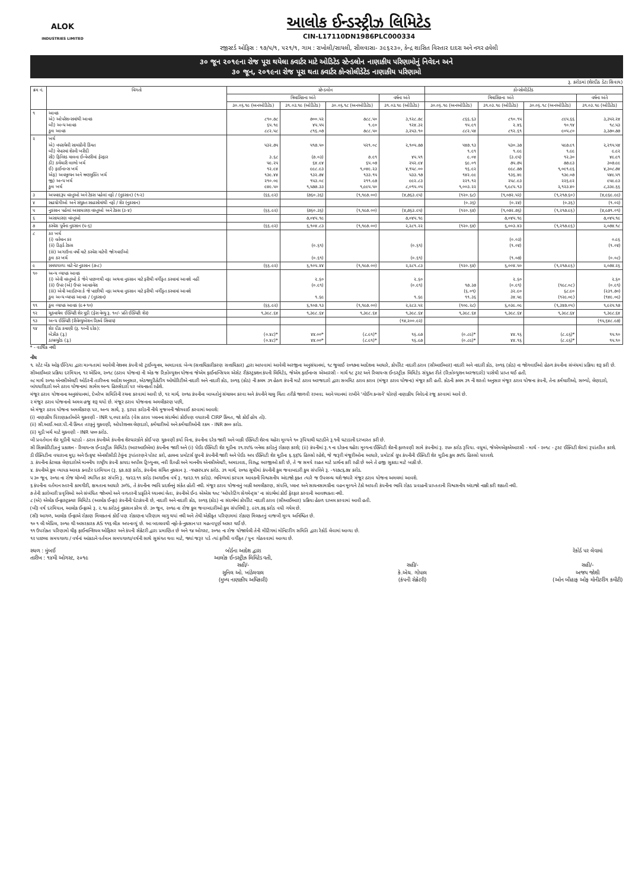ALOK
INDUSTRIES LIMITED
આલોક ઈન્ડસ્ટ્રીઝ લિમિટેડ
CIN-L17110DN1986PLC000334
રજીસ્ટર્ડ ઓફિસ : ૧૭/૫/૧, ૫૨૧/૧, ગામ : રાખોલી/સાયલી, સીલવાસા- ૩૯૬૨૩૦, કેન્દ્ર શાસિત વિસ્તાર દાદરા અને નગર હવેલી
૩૦ જૂન ૨૦૧૯ના રોજ પૂરા થયેલા ક્વાર્ટર માટે ઓડિટેડ સ્ટેન્ડલોન નાણાકીય પરિણામોનું નિવેદન અને
૩૦ જૂન, ૨૦૧૯ના રોજ પૂરા થતા ક્વાર્ટર કોન્સોલીડેટેડ નાણાકીય પરિણામો
રૂ. કરોડમાં (શેરદીઠ ડેટા સિવાય)
| ક્રમ નં. | વિગતો | સ્ટેન્ડલોન | | | | કોન્સોલીડેટેડ | | | |
| --- | --- | --- | --- | --- | --- | --- | --- | --- | --- |
| | | ત્રિમાસિકના અંતે | | | વર્ષના અંતે | ત્રિમાસિકના અંતે | | | વર્ષના અંતે |
| | | ૩૦.૦૬.૧૯ (અનઓડિટેડ) | ૩૧.૦૩.૧૯ (ઓડિટેડ) | ૩૦.૦૬.૧૮ (અનઓડિટેડ) | ૩૧.૦૩.૧૯ (ઓડિટેડ) | ૩૦.૦૬.૧૯ (અનઓડિટેડ) | ૩૧.૦૩.૧૯ (ઓડિટેડ) | ૩૦.૦૬.૧૮ (અનઓડિટેડ) | ૩૧.૦૩.૧૯ (ઓડિટેડ) |
| ૧ | આવક એ) ઓપરેશન્સમાંથી આવક બી) અન્ય આવક કુલ આવક | ૮૧૦.૭૮ ૬૫.૧૯ ૮૮૨.૫૮ | ૭૦૦.૫૨ ૪૫.૫૫ ૮૧૬.૦૭ | ૭૮૮.૫૦ ૧.૯૦ ૭૮૮.૫૦ | ૩,૧૨૮.૭૮ ૧૨૪.૩૨ ૩,૨૫૩.૧૦ | ૮૬૬.૬૩ ૧૫.૯૧ ૮૮૨.૫૪ | ૮૧૦.૧૫ ૨.૪૬ ૮૧૨.૬૧ | ૮૯૫.૬૬ ૧૦.૧૪ ૯૦૫.૮૦ | ૩,૩૫૨.૨૪ ૧૮.૫૩ ૩,૩૭૦.૭૭ |
| ૨ | ખર્ચ એ) વપરાયેલી સામગ્રીની કિંમત બી) વેપારમાં શેરની ખરીદી સી) ફિનિશ્ડ માલના ઈન્વેન્ટરીમાં ફેરફાર ડી) કર્મચારી લાભો ખર્ચ ઈ) ફાઈનાન્સ ખર્ચ એફ) અવમૂલ્યન અને ઋણમુક્તિ ખર્ચ જી) અન્ય ખર્ચ કુલ ખર્ચ | ૫૩૨.૭૫ ૩.૬૮ ૫૯.૨૫ ૧૨.૯૪ ૧૩૯.૪૪ ૨૧૦.૦૯ ૯૪૯.૫૦ | ૫૧૭.૫૦ (૭.૦૩) ૬૪.૯૪ ૯૯૮.૯૩ ૧૩૨.૭૪ ૧૫૩.૦૮ ૧,૫૭૭.૩૩ | ૫૨૧.૦૮ ૭.૯૧ ૬૫.૦૭ ૧,૦૪૯.૨૩ ૧૩૩.૧૫ ૨૧૧.૯૭ ૧,૯૯૫.૫૦ | ૨,૧૦૫.૭૭ ૪૫.૫૧ ૨૫૨.૯૪ ૪,૧૫૮.૦૦ ૫૩૩.૧૭ ૯૯૨.૮૩ ૮,૦૧૫.૦૫ | ૫૪૭.૧૩ ૧.૯૧ ૯.૦૪ ૬૯.૦૧ ૧૬.૯૨ ૧૪૨.૯૯ ૨૨૧.૧૨ ૧,૦૦૩.૨૨ | ૫૩૦.૩૭ ૧.૯૯ (૩.૯૫) ૭૫.૭૫ ૯૯૮.૭૭ ૧૩૬.૪૯ ૨૫૮.૯૩ ૧,૯૮૫.૧૩ | ૫૯૭.૯૧ ૧.૯૯ ૧૨.૩૦ ૭૭.૯૩ ૧,૦૯૧.૯૬ ૧૩૯.૦૭ ૨૨૬.૯૨ ૨,૧૨૩.૪૦ | ૨,૨૧૫.૫૪ ૯.૯૨ ૪૯.૯૧ ૩૦૭.૯૯ ૪,૩૦૮.૭૪ ૫૪૯.૫૧ ૯૫૯.૯૩ ૮,૩૩૯.૬૬ |
| ૩ | અપવાદરૂપ વસ્તુઓ અને ટેક્સ પહેલાં નફો / (નુકસાન) (૧-૨) | (૬૬.૯૨) | (૭૬૦.૩૬) | (૧,૧૯૭.૦૦) | (૪,૭૬૩.૯૫) | (૧૨૦.૬૮) | (૧,૦૭૨.૫૨) | (૧,૨૧૭.૬૦) | (૪,૯૬૯.૯૯) |
| ૪ | સહયોગીઓ અને સંયુક્ત સાહસોમાંથી નફો / શેર (નુકસાન) | | | | | (૦.૩૬) | (૦.૨૪) | (૦.૩૬) | (૧.૦૨) |
| ૫ | નુકસાન પહેલાં અસાધારણ વસ્તુઓ અને ટેક્સ (૩-૪) | (૬૬.૯૨) | (૭૬૦.૩૬) | (૧,૧૯૭.૦૦) | (૪,૭૬૩.૯૫) | (૧૨૦.૬૪) | (૧,૦૭૨.૭૬) | (૧,૨૧૭.૯૬) | (૪,૯૭૧.૦૧) |
| ૬ | અસાધારણ વસ્તુઓ | | ૭,૦૪૫.૧૯ | | ૭,૦૪૫.૧૯ | | ૭,૦૪૫.૧૯ | | ૭,૦૪૫.૧૯ |
| ૭ | કરવેરા પૂર્વેના નુકસાન (૫-૬) | (૬૬.૯૨) | ૬,૧૦૪.૮૩ | (૧,૧૯૭.૦૦) | ૨,૨૮૧.૨૨ | (૧૨૦.૬૪) | ૬,૦૦૩.૪૩ | (૧,૨૧૭.૯૬) | ૨,૦૭૪.૧૮ |
| ૮ | કર ખર્ચ (i) વર્તમાન કર (ii) ડિફર્ડ ટેક્સ (iii) અગાઉના વર્ષો માટે કરવેરા માટેની જોગવાઈઓ કુલ કર ખર્ચ | | (૦.૬૧) (૦.૬૧) | | (૦.૬૧) (૦.૬૧) | | (૦.૦૩) (૧.૦૪) (૧.૦૭) | | ૦.૯૬ (૧.૦૪) (૦.૦૮) |
| ૯ | સમયગાળા માટે નેટ નુકસાન (૭-૮) | (૬૬.૯૨) | ૬,૧૦૫.૪૪ | (૧,૧૯૭.૦૦) | ૨,૨૮૧.૮૩ | (૧૨૦.૬૪) | ૬,૦૦૪.૫૦ | (૧,૨૧૭.૯૬) | ૨,૦૭૪.૨૬ |
| ૧૦ | અન્ય વ્યાપક આવક (i) એવી વસ્તુઓ કે જેને પાછળથી નફા અથવા નુકસાન માટે ફરીથી વર્ગીકૃત કરવામાં આવશે નહીં (ii) ઉપર (એ) ઉપર આવકવેરા (iii) એવી આઈટમ્સ કે જે પાછીથી નફા અથવા નુકસાન માટે ફરીથી વર્ગીકૃત કરવામાં આવશે કુલ અન્ય વ્યાપક આવક / (નુકસાન) | | ૨.૬૦ (૦.૯૧) ૧.૬૯ | | ૨.૬૦ (૦.૯૧) ૧.૬૯ | ૧૭.૩૭ (૬.૦૧) ૧૧.૩૬ | ૨.૬૦ (૦.૯૧) ૩૨.૯૦ ૩૪.૫૯ | (૧૯૮.૦૮) ૬૮.૯૦ (૧૨૯.૦૯) | ૨.૬૦ (૦.૯૧) (૨૩૧.૭૦) (૧૪૯.૦૯) |
| ૧૧ | કુલ વ્યાપક આવક (૯+૧૦) | (૬૬.૯૨) | ૬,૧૦૭.૧૩ | (૧,૧૯૭.૦૦) | ૨,૨૮૩.૫૨ | (૧૦૯.૨૮) | ૬,૦૩૯.૦૯ | (૧,૩૪૭.૦૫) | ૧,૯૨૫.૧૭ |
| ૧૨ | ચૂકવાયેલ ઈક્વિટી શેર મૂડી (ફેસ વેલ્યુ રૂ. ૧૦/- પ્રતિ ઈક્વિટી શેર) | ૧,૩૯૮.૬૪ | ૧,૩૯૮.૬૪ | ૧,૩૯૮.૬૪ | ૧,૩૯૮.૬૪ | ૧,૩૯૮.૬૪ | ૧,૩૯૮.૬૪ | ૧,૩૯૮.૬૪ | ૧,૩૯૮.૬૪ |
| ૧૩ | અન્ય ઈક્વિટી (રીવેલ્યુએશન રિઝર્વ સિવાય) | | | | (૧૪,૨૦૦.૯૨) | | | | (૧૫,૬૪૮.૯૭) |
| ૧૪ | શેર દીઠ કમાણી (રૂ. ૧૦ની દરેક): બેઝીક (રૂ.) ડાયલ્યુટેડ (રૂ.) | (૦.૪૮)* (૦.૪૮)* | ૪૪.૦૦* ૪૪.૦૦* | (૮.૯૧)* (૮.૯૧)* | ૧૬.૯૭ ૧૬.૯૭ | (૦.૮૯)* (૦.૮૯)* | ૪૪.૧૬ ૪૪.૧૬ | (૮.૯૬)* (૮.૯૬)* | ૧૫.૧૦ ૧૫.૧૦ |
* - વાર્ષિક નથી
નોંધ
૧. સ્ટેટ બેંક ઓફ ઈન્ડિયા દ્વારા માન્યતામાં આવેલી નેશનલ કંપની લૉ ટ્રાઈબ્યુનલ, અમદાવાદ બેન્ચ (સત્તાધિકારીકરણ સત્તાધિકાર) દ્વારા આપવામાં આવેલી અરજીના અનુસંધાનમાં, ૧૮ જુલાઈ ૨૦૧૭ના આદેશના આધારે, કોર્પોરેટ નાદારી ઠરાવ (સીઆઈઆર) નાદારી અને નાદારી કોડ, ૨૦૧૬ (કોડ) ના જોગવાઈઓ હેઠળ કંપનીના સંબંધમાં પ્રક્રિયા શરૂ કરી છે.
સીઆઈઆર પ્રક્રિયા દરમિયાન, ૧૨ એપ્રિલ, ૨૦૧૮ (ઠરાવ યોજના) ની એક જ રિઝોલ્યુશન યોજના જેએમ ફાઈનાન્સિયલ એસેટ રીકંસ્ટ્રક્શન કંપની લિમિટેડ, જેએમ ફાઈનાન્સ એઆરસી - માર્ચ ૧૮ ટ્રસ્ટ અને રિલાયન્સ ઈન્ડસ્ટ્રીઝ લિમિટેડ સંયુક્ત રીતે (રિઝોલ્યુશન અરજદારો) પાસેથી પ્રાપ્ત થઈ હતી.
૦૮ માર્ચ ૨૦૧૯ એનસીએલટી ઓર્ડરની તારીખના આદેશ અનુસાર, એડજ્યુડિકેટીંગ ઓથોરિટીએ નાદારી અને નાદારી કોડ, ૨૦૧૬ (કોડ) ની કલમ ૩૧ હેઠળ કંપની માટે ઠરાવ અરજદારો દ્વારા સબમિટ ઠરાવ કરાવ (મંજૂર ઠરાવ યોજના) મંજૂર કરી હતી. કોડની કલમ ૩૧ ની શરતો અનુસાર મંજૂર ઠરાવ યોજના કંપની, તેના કર્મચારીઓ, સભ્યો, લેણદારો, બાંયધરીદારો અને ઠરાવ યોજનામાં સામેલ અન્ય હિસ્સેદારો પર બંધનકર્તા રહેશે.
મંજૂર ઠરાવ યોજનાના અનુસંધાનમાં, દેખરેખ સમિતિની રચના કરવામાં આવી છે, ૧૨ માર્ચ, ૨૦૧૯ કંપનીના બાબતોનું સંચાલન કરવા અને કંપનીને ચાલુ ચિંતા તરીકે જાળવી રાખવા. આને ધ્યાનમાં રાખીને 'ગોઈંગ કન્સર્ન' ધોરણે નાણાકીય નિવેદનો રજૂ કરવામાં આવે છે.
૨ મંજૂર ઠરાવ યોજનાનો અમલ હજુ શરૂ થયો છે. મંજૂર ઠરાવ યોજનાના અમલીકરણ પછી,
એ મંજૂર ઠરાવ યોજના અમલીકરણ પર, અન્ય સાથે, રૂ. ૬૨૫૨ કરોડની નીચે મુજબની જોગવાઈ કરવામાં આવશે:
(i) નાણાકીય પિરાણકર્તાઓને ચુકવણી - INR ૫,૦૫૨ કરોડ (વેસ ઠરાવ પ્લાનના સંદર્ભમાં કોઈપણ વધારાની CIRP કિંમત, જો કોઈ હોય તો).
(ii) સી.આઈ.આર.પી.ની કિંમત તરફનું ચુકવણી, ઓપરેશનલ લેણદારો, કર્મચારીઓ અને કર્મચારીઓની રકમ - INR ૭૦૦ કરોડ.
(ii) મૂડી ખર્ચ માટે ચુકવણી - INR ૫૦૦ કરોડ.
બી પ્રવર્તમાન શેર મૂડીની ઘટાડો - ઠરાવ કંપનીએ કંપનીના શેરધારકોને કોઈ પણ ચુકવણી કર્યા વિના, કંપનીના દરેક જારી અને બાકી ઈક્વિટી શેરના ચહેરા મૂલ્યને ૧૦ રૂપિયાથી ઘટાડીને રૂ.૧ની ઘટાડાની દરખાસ્ત કરી છે.
સી સિક્યોરિટીઝનું પ્રકાશન - રિલાયન્સ ઈન્ડસ્ટ્રીઝ લિમિટેડ (આરઆઈએલ) કંપનીના જારી અને (i) પેઈડ ઈક્વિટી શેર મૂડીના ૨૧.૨૫% બનેલા કરોડનું રોકાણ કરશે; (ii) કંપનીમાં રૂ.૧ ના દરેકના ચહેરા મૂલ્યના ઈક્વિટી શેરની ફાળવણી સામે કંપનીમાં રૂ. ૨૫૦ કરોડ રૂપિયા. વધુમાં, જેએમએફએઆરસી - માર્ચ - ૨૦૧૮ - ટ્રસ્ટ ઈક્વિટી શેરમાં રૂપાંતરિત કરશે.
ડી ઈક્વિટીના વધારાના મુદ્દા અને ઉત્કૃષ્ટ એનસીસીડી ટેલુંના રૂપાંતરણને પોસ્ટ કરો, હાલના પ્રમોટર્સ ગ્રુપની કંપનીની જારી અને પેઈડ અપ ઈક્વિટી શેર મૂડીના ૬.૬૬% હિસ્સો રહેશે, જે જરૂરી મંજૂરીઓના આધારે, પ્રમોટર્સ ગ્રુપ કંપનીની ઈક્વિટી શેર મૂડીના કુલ ૭૫% હિસ્સો ધરાવશે.
૩. કંપનીના કેટલાક લેણદારોએ માનનીય રાષ્ટ્રીય કંપની કાયદા અપીલ ટ્રિબ્યુનલ, નવી દિલ્હી અને માનનીય એનસીએલટી, અમદાવાદ, વિરુદ્ધ અરજીઓ કરી છે, તે જ સમયે રાહત માટે પ્રાર્થના કરી રહી છે અને તે હજી સુકાદા માટે બાકી છે.
૪. કંપનીએ કુલ વ્યાપક આવક ક્વાર્ટર દરમિયાન (રૂ. ૬૭.૭૩) કરોડ, કંપનીના સંચિત નુકસાન રૂ. -૧૫૭૨૫.૪૫ કરોડ. ૩૧ માર્ચ, ૨૦૧૯ સુધીમાં કંપનીની કુલ જવાબદારી કુલ સંપત્તિને રૂ. -૧૨૭૮૬.૭૪ કરોડ.
૫ ૩૦ જૂન, ૨૦૧૯ ના રોજ ચોખ્ખી સ્થગિત કર સંપત્તિ રૂ. ૧૪૨૩.૧૧ કરોડ (અગાઉના વર્ષ રૂ. ૧૪૨૩.૧૧ કરોડ). ભવિષ્યમાં કરપાત્ર આવકની વિશ્વસનીય અંદાજો ફક્ત ત્યારે જ ઉપલબ્ધ થશે જ્યારે મંજૂર ઠરાવ યોજના અમલમાં આવશે.
૬ કંપનીના વર્તમાન સ્તરની કામગીરી, ક્ષમતાના આધારે ૩૦%, તે કંપનીના ભાવિ પ્રદર્શનનું સંકેત હોતી નથી. મંજૂર ઠરાવ યોજનાનું બાકી અમલીકરણ, સંપત્તિ, પ્લાન્ટ અને સાધનસામગ્રીના વહન મૂલ્યને ટેકો આપતી કંપનીના ભાવિ રોકડ પ્રવાહની પ્રાપ્તતાની વિશ્વસનીય અંદાજો નક્કી કરી શકાતી નથી.
૭ તેની કારોબારી પ્રવૃત્તિઓ અને સંબંધિત જોખમો અને વળતરની પ્રકૃતિને ધ્યાનમાં લેતા, કંપનીએ ઈન્ડ એએસ ૧૦૮ 'ઓપરેટિંગ સેગમેન્ટ્સ' ના સંદર્ભમાં કોઈ ફેરફાર કરવાની આવશ્યકતા નથી.
૮ (એ) એલોક ઈન્ફ્રાસ્ટ્રક્ચર લિમિટેડ (આલોક ઈન્ફ્રા) કંપનીની પેટાકંપની છે, નાદારી અને નાદારી કોડ, ૨૦૧૬ (કોડ) ના સંદર્ભમાં કોર્પોરેટ નાદારી ઠરાવ (સીઆઈઆર) પ્રક્રિયા હેઠળ દાખલ કરવામાં આવી હતી.
(બી) વર્ષ દરમિયાન, આલોક ઈન્ફ્રાએ રૂ. ૨.૧૯ કરોડનું નુકસાન કરેલ છે. ૩૦ જૂન, ૨૦૧૯ ના રોજ કુલ જવાબદારીઓ કુલ સંપત્તિથી રૂ. ૯૨૧.૭૬ કરોડ વધી ગયેલ છે.
(સી) આગળ, આલોક ઈન્ફ્રાએ રોકાણ મિલકતનાં કોઈ પણ રોકાણના પરિણામ લાગુ થયાં નથી અને તેથી એકીકૃત પરિણામમાં રોકાણ મિલકતનું વાજબી મૂલ્ય અનિશ્ચિત છે.
૧૦ ૧ લી એપ્રિલ, ૨૦૧૯ થી અસરકારક AS ૧૧૬ લીઝ અપનાવ્યું છે. આ બદલાવથી નફો-કે-નુકસાન પર મહત્વપૂર્ણ અસર થઈ છે.
૧૧ ઉપરોક્ત પરિણામો ચીફ ફાઈનાન્શિયલ ઓફિસર અને કંપની સેક્રેટરી દ્વારા પ્રમાણિત છે અને ૧૪ ઓગસ્ટ, ૨૦૧૯ ના રોજ યોજાયેલી તેની મીટિંગમાં મોનિટરીંગ સમિતિ દ્વારા રેકોર્ડ લેવામાં આવ્યા છે.
૧૨ પાછલા સમયગાળા / વર્ષનાં આંકડાને વર્તમાન સમયગાળા/વર્ષની સાથે સુસંગત થવા માટે, જ્યાં જરૂર પડે ત્યાં ફરીથી વર્ગીકૃત / પુનઃ ગોઠવવામાં આવ્યા છે.
સ્થળ : મુંબઈ
તારીખ : ૧૪મી ઓગસ્ટ, ૨૦૧૯
બોર્ડના આદેશ દ્વારા
આલોક ઈન્ડસ્ટ્રીઝ લિમિટેડ વતી,
સહી/-
સુનિલ ઓ. ખાંડેલવાલ
(મુખ્ય નાણાકીય અધિકારી)
સહી/-
કે.એચ. ગોપાલ
(કંપની સેક્રેટરી)
રેકોર્ડ પર લેવામાં
સહી/-
અજય જોશી
(ઓન બીહાફ ઓફ મોનીટરીંગ કમીટી)